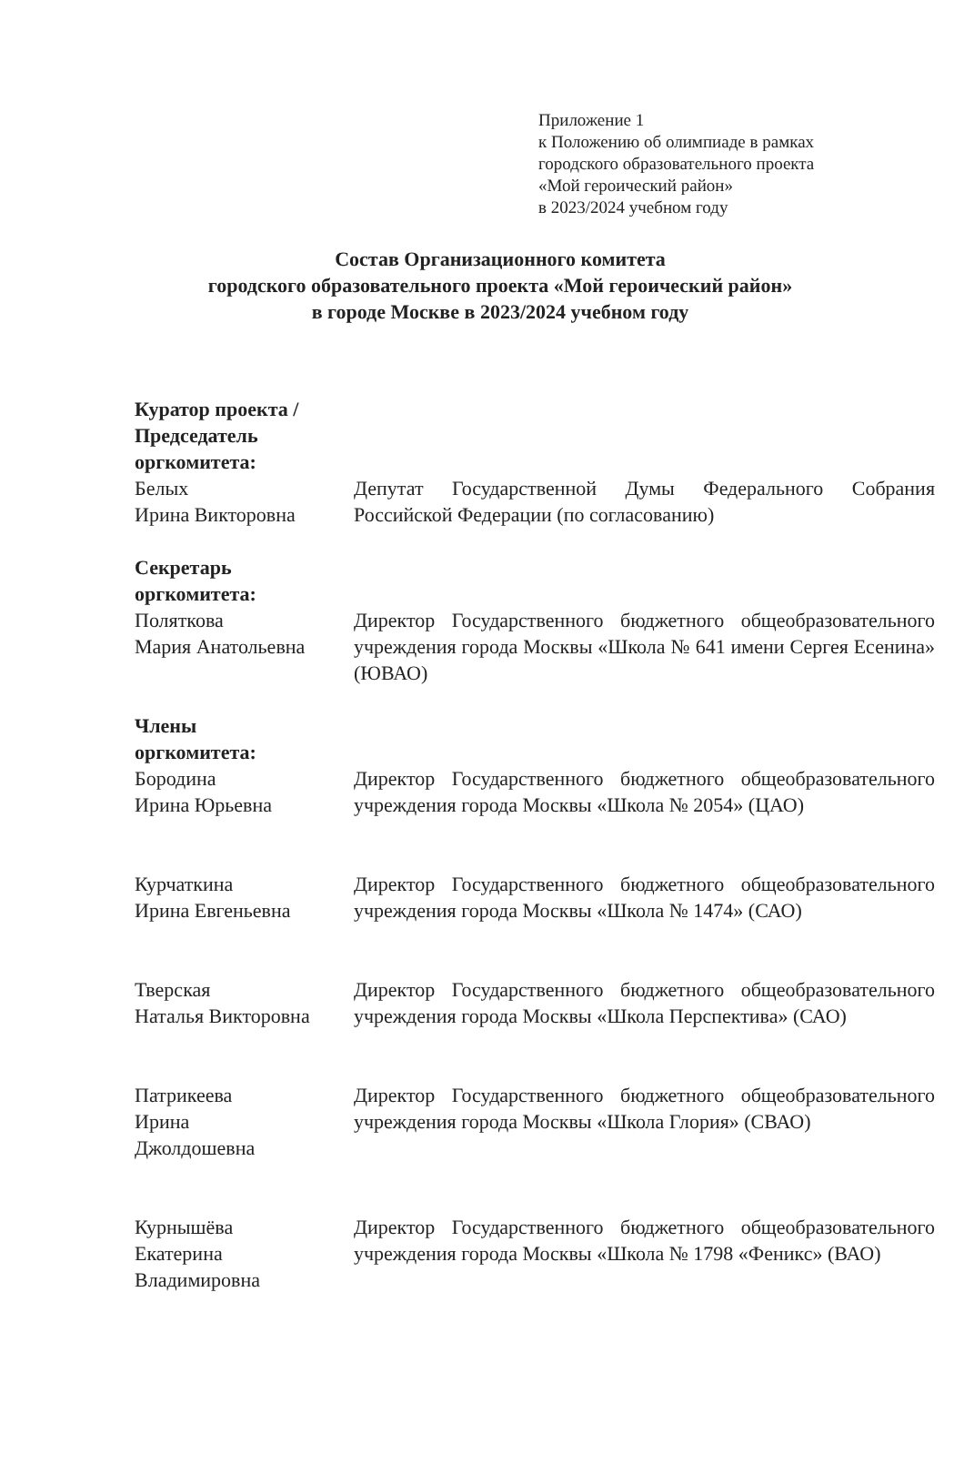Приложение 1
к Положению об олимпиаде в рамках
городского образовательного проекта
«Мой героический район»
в 2023/2024 учебном году
Состав Организационного комитета
городского образовательного проекта «Мой героический район»
в городе Москве в 2023/2024 учебном году
Куратор проекта / Председатель оргкомитета:
Белых
Ирина Викторовна
Депутат Государственной Думы Федерального Собрания Российской Федерации (по согласованию)
Секретарь
оргкомитета:
Поляткова
Мария Анатольевна
Директор Государственного бюджетного общеобразовательного учреждения города Москвы «Школа № 641 имени Сергея Есенина» (ЮВАО)
Члены
оргкомитета:
Бородина
Ирина Юрьевна
Директор Государственного бюджетного общеобразовательного учреждения города Москвы «Школа № 2054» (ЦАО)
Курчаткина
Ирина Евгеньевна
Директор Государственного бюджетного общеобразовательного учреждения города Москвы «Школа № 1474» (САО)
Тверская
Наталья Викторовна
Директор Государственного бюджетного общеобразовательного учреждения города Москвы «Школа Перспектива» (САО)
Патрикеева
Ирина
Джолдошевна
Директор Государственного бюджетного общеобразовательного учреждения города Москвы «Школа Глория» (СВАО)
Курнышёва
Екатерина
Владимировна
Директор Государственного бюджетного общеобразовательного учреждения города Москвы «Школа № 1798 «Феникс» (ВАО)